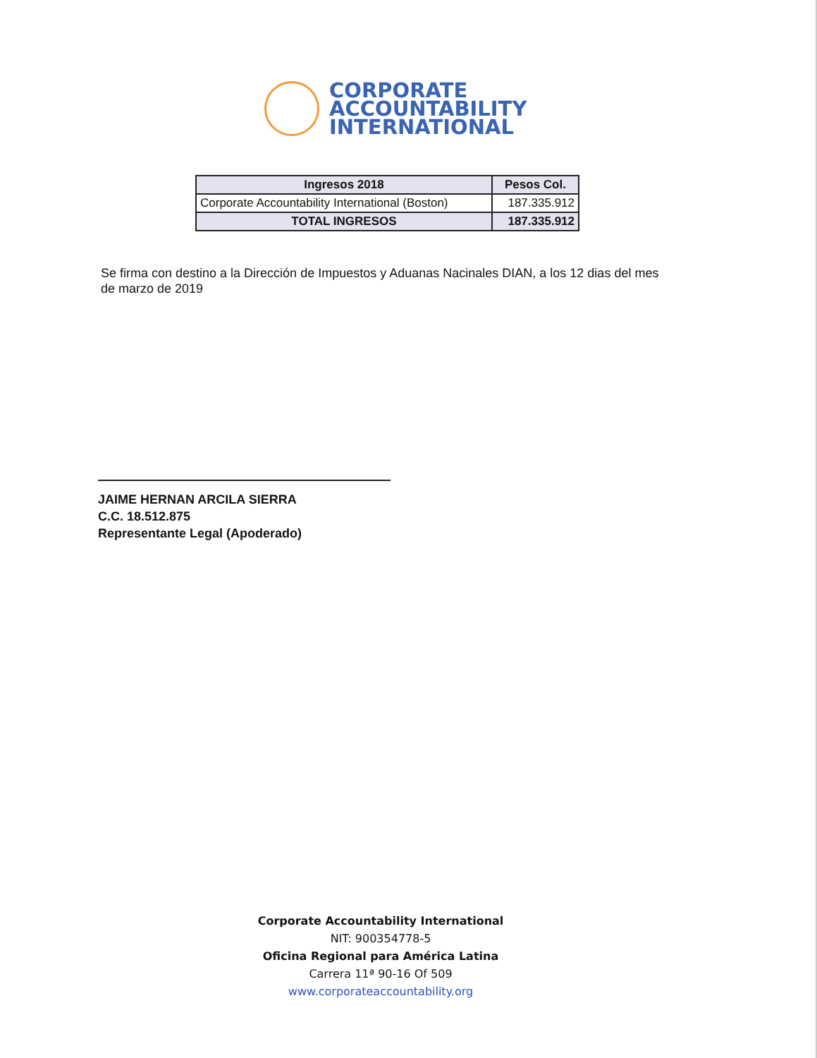CORPORATE
ACCOUNTABILITY
INTERNATIONAL
| Ingresos 2018 | Pesos Col. |
| --- | --- |
| Corporate Accountability International (Boston) | 187.335.912 |
| TOTAL INGRESOS | 187.335.912 |
Se firma con destino a la Dirección de Impuestos y Aduanas Nacinales DIAN, a los 12 dias del mes de marzo de 2019
JAIME HERNAN ARCILA SIERRA
C.C. 18.512.875
Representante Legal (Apoderado)
Corporate Accountability International
NIT: 900354778-5
Oficina Regional para América Latina
Carrera 11ª 90-16 Of 509
www.corporateaccountability.org